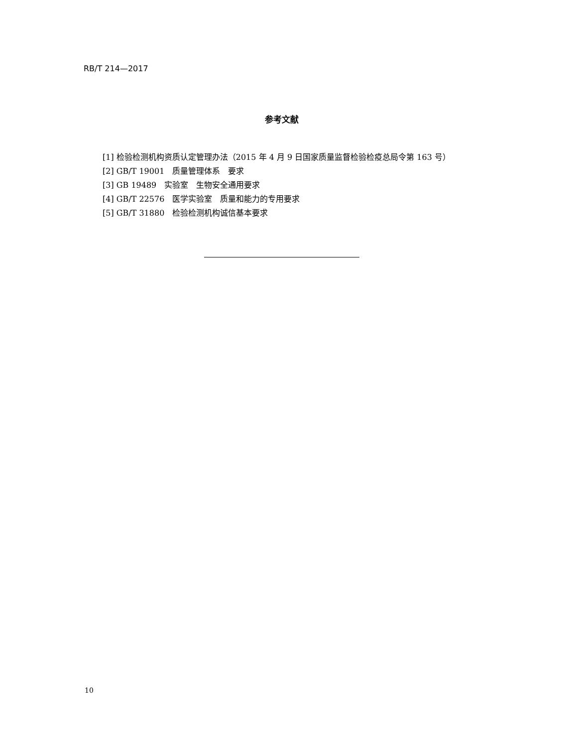RB/T 214—2017
参考文献
[1] 检验检测机构资质认定管理办法（2015 年 4 月 9 日国家质量监督检验检疫总局令第 163 号）
[2] GB/T 19001　质量管理体系　要求
[3] GB 19489　实验室　生物安全通用要求
[4] GB/T 22576　医学实验室　质量和能力的专用要求
[5] GB/T 31880　检验检测机构诚信基本要求
10